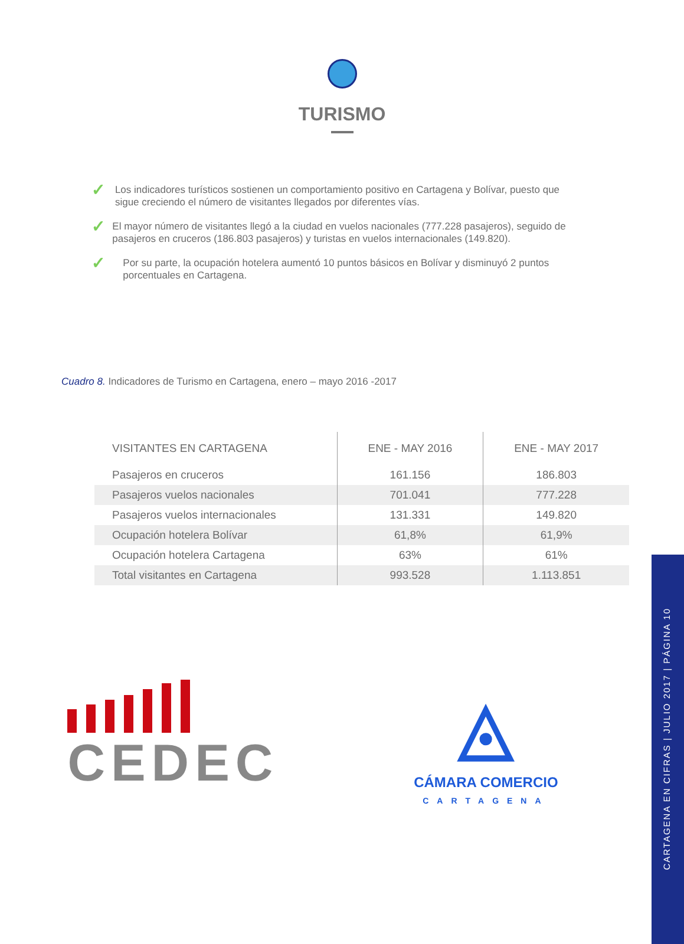TURISMO
✓ Los indicadores turísticos sostienen un comportamiento positivo en Cartagena y Bolívar, puesto que sigue creciendo el número de visitantes llegados por diferentes vías.
✓ El mayor número de visitantes llegó a la ciudad en vuelos nacionales (777.228 pasajeros), seguido de pasajeros en cruceros (186.803 pasajeros) y turistas en vuelos internacionales (149.820).
✓ Por su parte, la ocupación hotelera aumentó 10 puntos básicos en Bolívar y disminuyó 2 puntos porcentuales en Cartagena.
Cuadro 8. Indicadores de Turismo en Cartagena, enero – mayo 2016 -2017
| VISITANTES EN CARTAGENA | ENE - MAY 2016 | ENE - MAY 2017 |
| --- | --- | --- |
| Pasajeros en cruceros | 161.156 | 186.803 |
| Pasajeros vuelos nacionales | 701.041 | 777.228 |
| Pasajeros vuelos internacionales | 131.331 | 149.820 |
| Ocupación hotelera Bolívar | 61,8% | 61,9% |
| Ocupación hotelera Cartagena | 63% | 61% |
| Total visitantes en Cartagena | 993.528 | 1.113.851 |
CEDEC
◬
CÁMARA COMERCIO
CARTAGENA
CARTAGENA EN CIFRAS | JULIO 2017 | PÁGINA 10